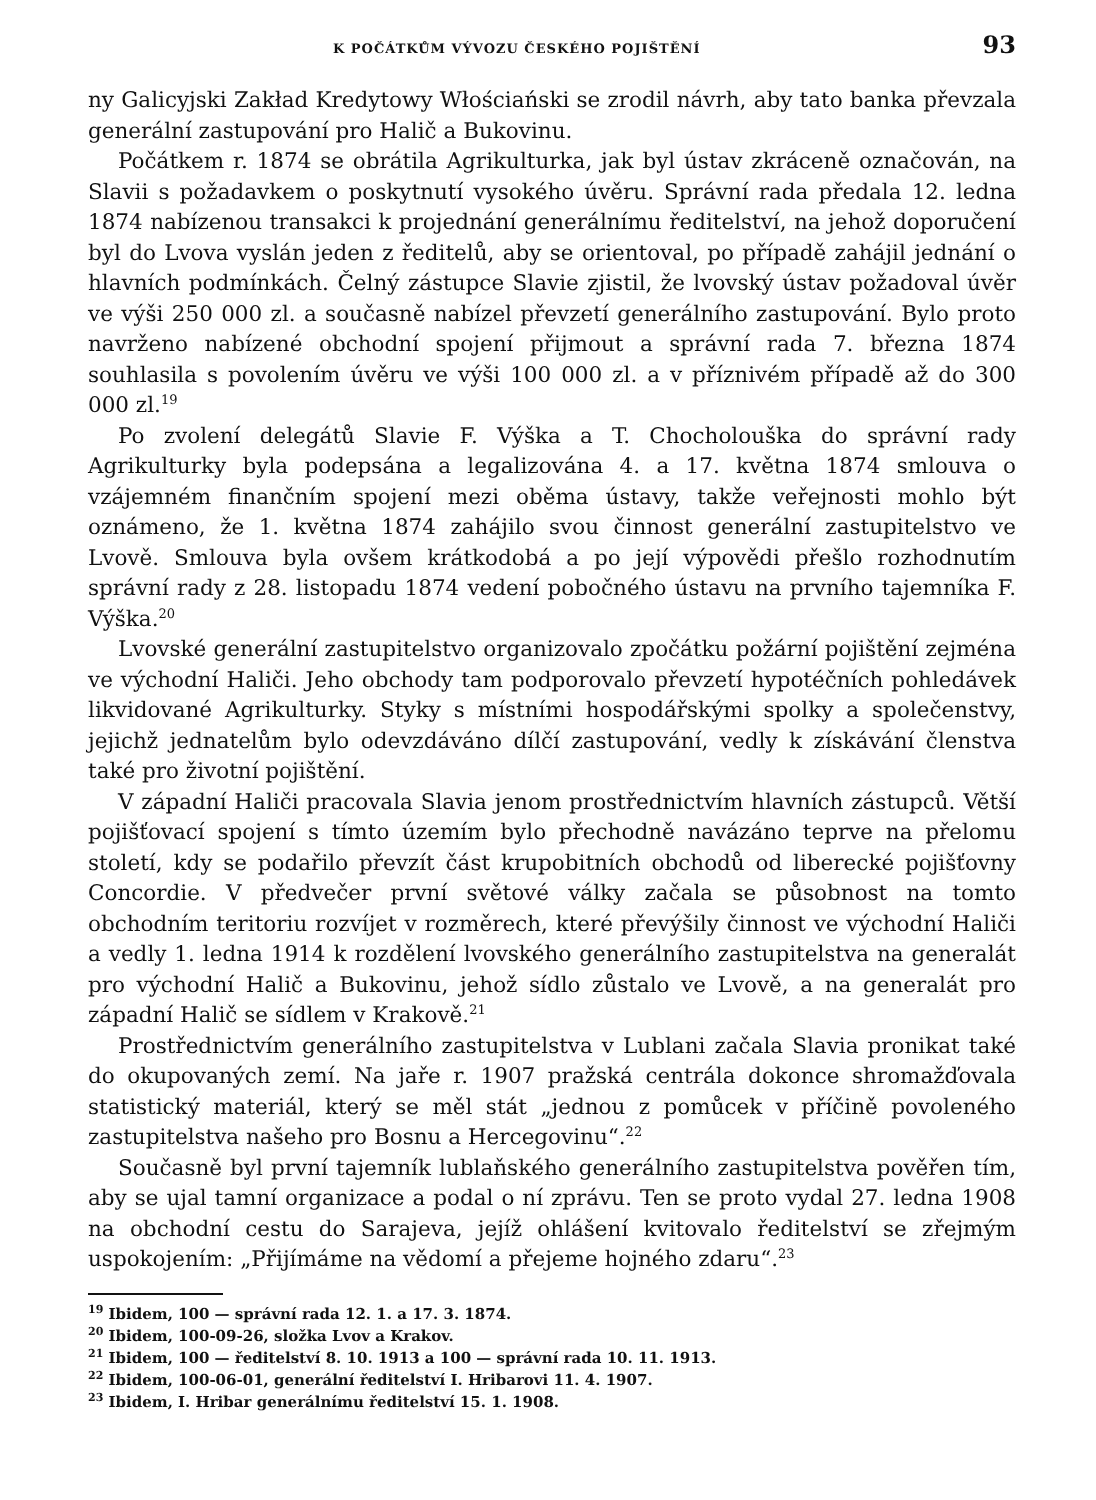K POČÁTKŮM VÝVOZU ČESKÉHO POJIŠTĚNÍ 93
ny Galicyjski Zakład Kredytowy Włościański se zrodil návrh, aby tato banka převzala generální zastupování pro Halič a Bukovinu.
Počátkem r. 1874 se obrátila Agrikulturka, jak byl ústav zkráceně označován, na Slavii s požadavkem o poskytnutí vysokého úvěru. Správní rada předala 12. ledna 1874 nabízenou transakci k projednání generálnímu ředitelství, na jehož doporučení byl do Lvova vyslán jeden z ředitelů, aby se orientoval, po případě zahájil jednání o hlavních podmínkách. Čelný zástupce Slavie zjistil, že lvovský ústav požadoval úvěr ve výši 250 000 zl. a současně nabízel převzetí generálního zastupování. Bylo proto navrženo nabízené obchodní spojení přijmout a správní rada 7. března 1874 souhlasila s povolením úvěru ve výši 100 000 zl. a v příznivém případě až do 300 000 zl.<sup>19</sup>
Po zvolení delegátů Slavie F. Výška a T. Chocholouška do správní rady Agrikulturky byla podepsána a legalizována 4. a 17. května 1874 smlouva o vzájemném finančním spojení mezi oběma ústavy, takže veřejnosti mohlo být oznámeno, že 1. května 1874 zahájilo svou činnost generální zastupitelstvo ve Lvově. Smlouva byla ovšem krátkodobá a po její výpovědi přešlo rozhodnutím správní rady z 28. listopadu 1874 vedení pobočného ústavu na prvního tajemníka F. Výška.<sup>20</sup>
Lvovské generální zastupitelstvo organizovalo zpočátku požární pojištění zejména ve východní Haliči. Jeho obchody tam podporovalo převzetí hypotéčních pohledávek likvidované Agrikulturky. Styky s místními hospodářskými spolky a společenstvy, jejichž jednatelům bylo odevzdáváno dílčí zastupování, vedly k získávání členstva také pro životní pojištění.
V západní Haliči pracovala Slavia jenom prostřednictvím hlavních zástupců. Větší pojišťovací spojení s tímto územím bylo přechodně navázáno teprve na přelomu století, kdy se podařilo převzít část krupobitních obchodů od liberecké pojišťovny Concordie. V předvečer první světové války začala se působnost na tomto obchodním teritoriu rozvíjet v rozměrech, které převýšily činnost ve východní Haliči a vedly 1. ledna 1914 k rozdělení lvovského generálního zastupitelstva na generalát pro východní Halič a Bukovinu, jehož sídlo zůstalo ve Lvově, a na generalát pro západní Halič se sídlem v Krakově.<sup>21</sup>
Prostřednictvím generálního zastupitelstva v Lublani začala Slavia pronikat také do okupovaných zemí. Na jaře r. 1907 pražská centrála dokonce shromažďovala statistický materiál, který se měl stát „jednou z pomůcek v příčině povoleného zastupitelstva našeho pro Bosnu a Hercegovinu“.<sup>22</sup>
Současně byl první tajemník lublaňského generálního zastupitelstva pověřen tím, aby se ujal tamní organizace a podal o ní zprávu. Ten se proto vydal 27. ledna 1908 na obchodní cestu do Sarajeva, jejíž ohlášení kvitovalo ředitelství se zřejmým uspokojením: „Přijímáme na vědomí a přejeme hojného zdaru“.<sup>23</sup>
<sup>19</sup> Ibidem, 100 — správní rada 12. 1. a 17. 3. 1874.
<sup>20</sup> Ibidem, 100-09-26, složka Lvov a Krakov.
<sup>21</sup> Ibidem, 100 — ředitelství 8. 10. 1913 a 100 — správní rada 10. 11. 1913.
<sup>22</sup> Ibidem, 100-06-01, generální ředitelství I. Hribarovi 11. 4. 1907.
<sup>23</sup> Ibidem, I. Hribar generálnímu ředitelství 15. 1. 1908.